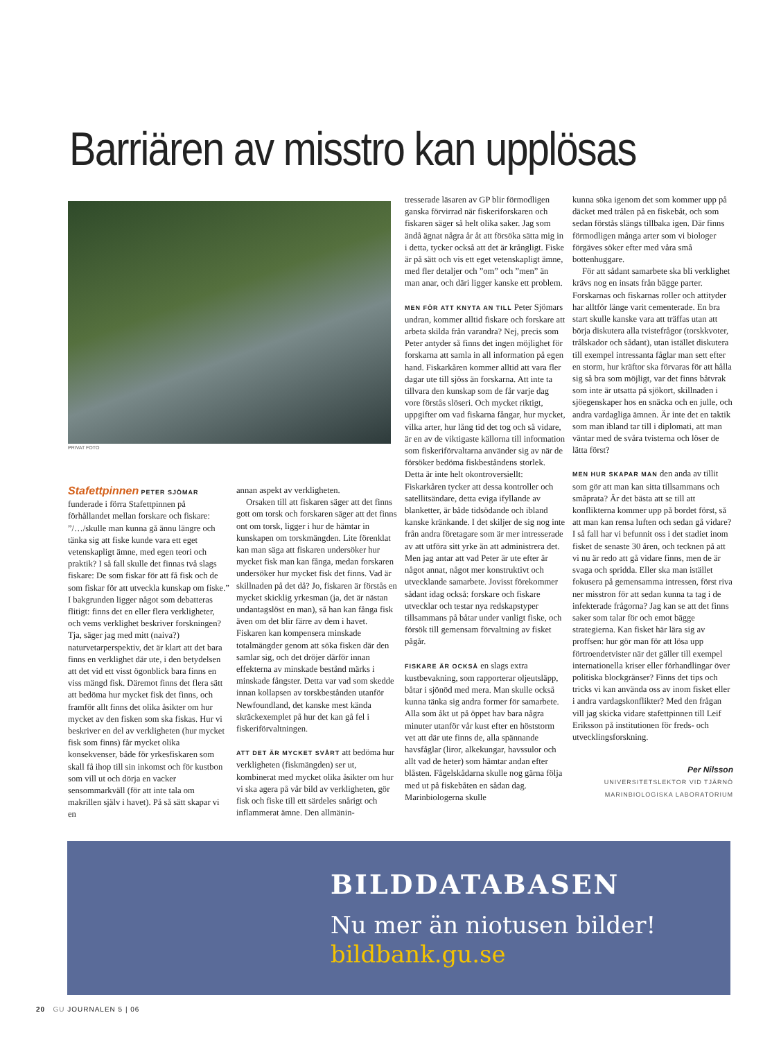Barriären av misstro kan upplösas
PRIVAT FOTO
Stafettpinnen PETER SJÖMAR funderade i förra Stafettpinnen på förhållandet mellan forskare och fiskare: ”/…/skulle man kunna gå ännu längre och tänka sig att fiske kunde vara ett eget vetenskapligt ämne, med egen teori och praktik? I så fall skulle det finnas två slags fiskare: De som fiskar för att få fisk och de som fiskar för att utveckla kunskap om fiske.” I bakgrunden ligger något som debatteras flitigt: finns det en eller flera verkligheter, och vems verklighet beskriver forskningen? Tja, säger jag med mitt (naiva?) naturvetarperspektiv, det är klart att det bara finns en verklighet där ute, i den betydelsen att det vid ett visst ögonblick bara finns en viss mängd fisk. Däremot finns det flera sätt att bedöma hur mycket fisk det finns, och framför allt finns det olika åsikter om hur mycket av den fisken som ska fiskas. Hur vi beskriver en del av verkligheten (hur mycket fisk som finns) får mycket olika konsekvenser, både för yrkesfiskaren som skall få ihop till sin inkomst och för kustbon som vill ut och dörja en vacker sensommarkväll (för att inte tala om makrillen själv i havet). På så sätt skapar vi en
annan aspekt av verkligheten.
Orsaken till att fiskaren säger att det finns gott om torsk och forskaren säger att det finns ont om torsk, ligger i hur de hämtar in kunskapen om torskmängden. Lite förenklat kan man säga att fiskaren undersöker hur mycket fisk man kan fånga, medan forskaren undersöker hur mycket fisk det finns. Vad är skillnaden på det då? Jo, fiskaren är förstås en mycket skicklig yrkesman (ja, det är nästan undantagslöst en man), så han kan fånga fisk även om det blir färre av dem i havet. Fiskaren kan kompensera minskade totalmängder genom att söka fisken där den samlar sig, och det dröjer därför innan effekterna av minskade bestånd märks i minskade fångster. Detta var vad som skedde innan kollapsen av torskbestånden utanför Newfoundland, det kanske mest kända skräckexemplet på hur det kan gå fel i fiskeriförvaltningen.
ATT DET ÄR MYCKET SVÅRT att bedöma hur verkligheten (fiskmängden) ser ut, kombinerat med mycket olika åsikter om hur vi ska agera på vår bild av verkligheten, gör fisk och fiske till ett särdeles snårigt och inflammerat ämne. Den allmänin-
tresserade läsaren av GP blir förmodligen ganska förvirrad när fiskeriforskaren och fiskaren säger så helt olika saker. Jag som ändå ägnat några år åt att försöka sätta mig in i detta, tycker också att det är krångligt. Fiske är på sätt och vis ett eget vetenskapligt ämne, med fler detaljer och ”om” och ”men” än man anar, och däri ligger kanske ett problem.
MEN FÖR ATT KNYTA AN TILL Peter Sjömars undran, kommer alltid fiskare och forskare att arbeta skilda från varandra? Nej, precis som Peter antyder så finns det ingen möjlighet för forskarna att samla in all information på egen hand. Fiskarkåren kommer alltid att vara fler dagar ute till sjöss än forskarna. Att inte ta tillvara den kunskap som de får varje dag vore förstås slöseri. Och mycket riktigt, uppgifter om vad fiskarna fångar, hur mycket, vilka arter, hur lång tid det tog och så vidare, är en av de viktigaste källorna till information som fiskeriförvaltarna använder sig av när de försöker bedöma fiskbeståndens storlek. Detta är inte helt okontroversiellt: Fiskarkåren tycker att dessa kontroller och satellitsändare, detta eviga ifyllande av blanketter, är både tidsödande och ibland kanske kränkande. I det skiljer de sig nog inte från andra företagare som är mer intresserade av att utföra sitt yrke än att administrera det. Men jag antar att vad Peter är ute efter är något annat, något mer konstruktivt och utvecklande samarbete. Jovisst förekommer sådant idag också: forskare och fiskare utvecklar och testar nya redskapstyper tillsammans på båtar under vanligt fiske, och försök till gemensam förvaltning av fisket pågår.
FISKARE ÄR OCKSÅ en slags extra kustbevakning, som rapporterar oljeutsläpp, båtar i sjönöd med mera. Man skulle också kunna tänka sig andra former för samarbete. Alla som åkt ut på öppet hav bara några minuter utanför vår kust efter en höststorm vet att där ute finns de, alla spännande havsfåglar (liror, alkekungar, havssulor och allt vad de heter) som hämtar andan efter blåsten. Fågelskådarna skulle nog gärna följa med ut på fiskebåten en sådan dag. Marinbiologerna skulle
kunna söka igenom det som kommer upp på däcket med trålen på en fiskebåt, och som sedan förstås slängs tillbaka igen. Där finns förmodligen många arter som vi biologer förgäves söker efter med våra små bottenhuggare.
För att sådant samarbete ska bli verklighet krävs nog en insats från bägge parter. Forskarnas och fiskarnas roller och attityder har alltför länge varit cementerade. En bra start skulle kanske vara att träffas utan att börja diskutera alla tvistefrågor (torskkvoter, trålskador och sådant), utan istället diskutera till exempel intressanta fåglar man sett efter en storm, hur kräftor ska förvaras för att hålla sig så bra som möjligt, var det finns båtvrak som inte är utsatta på sjökort, skillnaden i sjöegenskaper hos en snäcka och en julle, och andra vardagliga ämnen. Är inte det en taktik som man ibland tar till i diplomati, att man väntar med de svåra tvisterna och löser de lätta först?
MEN HUR SKAPAR MAN den anda av tillit som gör att man kan sitta tillsammans och småprata? Är det bästa att se till att konflikterna kommer upp på bordet först, så att man kan rensa luften och sedan gå vidare? I så fall har vi befunnit oss i det stadiet inom fisket de senaste 30 åren, och tecknen på att vi nu är redo att gå vidare finns, men de är svaga och spridda. Eller ska man istället fokusera på gemensamma intressen, först riva ner misstron för att sedan kunna ta tag i de infekterade frågorna? Jag kan se att det finns saker som talar för och emot bägge strategierna. Kan fisket här lära sig av proffsen: hur gör man för att lösa upp förtroendetvister när det gäller till exempel internationella kriser eller förhandlingar över politiska blockgränser? Finns det tips och tricks vi kan använda oss av inom fisket eller i andra vardagskonflikter? Med den frågan vill jag skicka vidare stafettpinnen till Leif Eriksson på institutionen för freds- och utvecklingsforskning.
Per Nilsson
UNIVERSITETSLEKTOR VID TJÄRNÖ
MARINBIOLOGISKA LABORATORIUM
BILDDATABASEN
Nu mer än niotusen bilder!
bildbank.gu.se
20 GU JOURNALEN 5 | 06